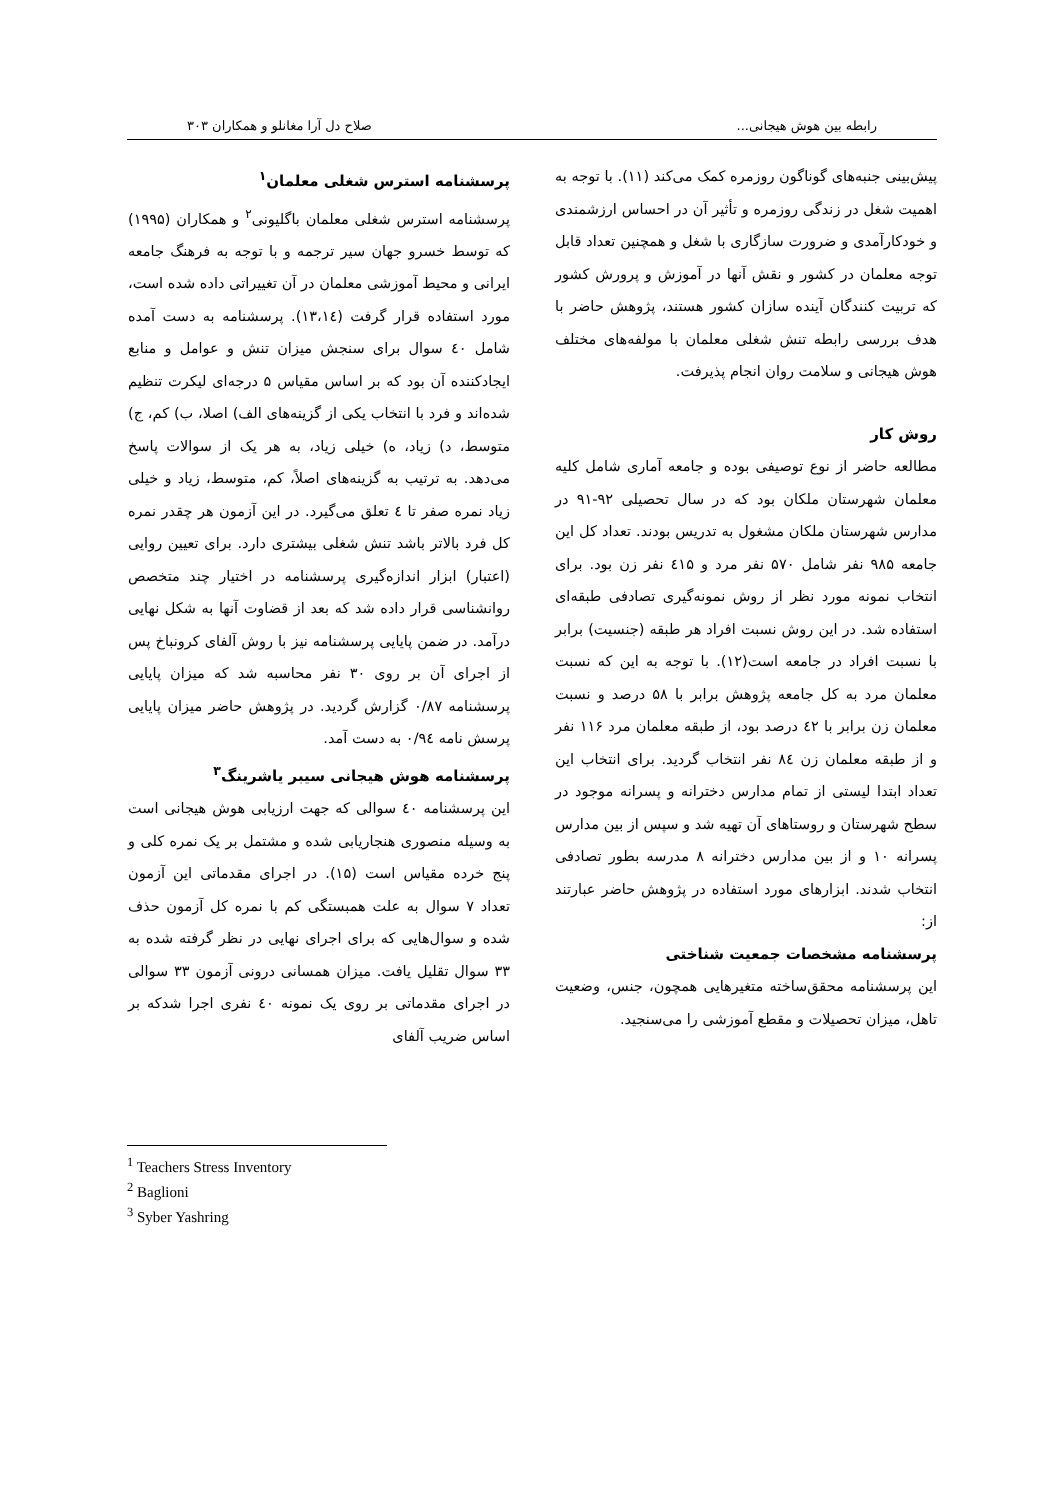رابطه بین هوش هیجانی... صلاح دل آرا مغانلو و همکاران ۳۰۳
پیش‌بینی جنبه‌های گوناگون روزمره کمک می‌کند (۱۱). با توجه به اهمیت شغل در زندگی روزمره و تأثیر آن در احساس ارزشمندی و خودکارآمدی و ضرورت سازگاری با شغل و همچنین تعداد قابل توجه معلمان در کشور و نقش آنها در آموزش و پرورش کشور که تربیت کنندگان آینده سازان کشور هستند، پژوهش حاضر با هدف بررسی رابطه تنش شغلی معلمان با مولفه‌های مختلف هوش هیجانی و سلامت روان انجام پذیرفت.
روش کار
مطالعه حاضر از نوع توصیفی بوده و جامعه آماری شامل کلیه معلمان شهرستان ملکان بود که در سال تحصیلی ۹۲-۹۱ در مدارس شهرستان ملکان مشغول به تدریس بودند. تعداد کل این جامعه ۹۸۵ نفر شامل ۵۷۰ نفر مرد و ٤۱۵ نفر زن بود. برای انتخاب نمونه مورد نظر از روش نمونه‌گیری تصادفی طبقه‌ای استفاده شد. در این روش نسبت افراد هر طبقه (جنسیت) برابر با نسبت افراد در جامعه است(۱۲). با توجه به این که نسبت معلمان مرد به کل جامعه پژوهش برابر با ۵۸ درصد و نسبت معلمان زن برابر با ٤۲ درصد بود، از طبقه معلمان مرد ۱۱۶ نفر و از طبقه معلمان زن ۸٤ نفر انتخاب گردید. برای انتخاب این تعداد ابتدا لیستی از تمام مدارس دخترانه و پسرانه موجود در سطح شهرستان و روستاهای آن تهیه شد و سپس از بین مدارس پسرانه ۱۰ و از بین مدارس دخترانه ۸ مدرسه بطور تصادفی انتخاب شدند. ابزارهای مورد استفاده در پژوهش حاضر عبارتند از:
پرسشنامه مشخصات جمعیت شناختی
این پرسشنامه محقق‌ساخته متغیرهایی همچون، جنس، وضعیت تاهل، میزان تحصیلات و مقطع آموزشی را می‌سنجید.
پرسشنامه استرس شغلی معلمان<sup>۱</sup>
پرسشنامه استرس شغلی معلمان باگلیونی<sup>۲</sup> و همکاران (۱۹۹۵) که توسط خسرو جهان سیر ترجمه و با توجه به فرهنگ جامعه ایرانی و محیط آموزشی معلمان در آن تغییراتی داده شده است، مورد استفاده قرار گرفت (۱۳،۱٤). پرسشنامه به دست آمده شامل ٤۰ سوال برای سنجش میزان تنش و عوامل و منابع ایجادکننده آن بود که بر اساس مقیاس ۵ درجه‌ای لیکرت تنظیم شده‌اند و فرد با انتخاب یکی از گزینه‌های الف) اصلا، ب) کم، ج) متوسط، د) زیاد، ه) خیلی زیاد، به هر یک از سوالات پاسخ می‌دهد. به ترتیب به گزینه‌های اصلاً، کم، متوسط، زیاد و خیلی زیاد نمره صفر تا ٤ تعلق می‌گیرد. در این آزمون هر چقدر نمره کل فرد بالاتر باشد تنش شغلی بیشتری دارد. برای تعیین روایی (اعتبار) ابزار اندازه‌گیری پرسشنامه در اختیار چند متخصص روانشناسی قرار داده شد که بعد از قضاوت آنها به شکل نهایی درآمد. در ضمن پایایی پرسشنامه نیز با روش آلفای کرونباخ پس از اجرای آن بر روی ۳۰ نفر محاسبه شد که میزان پایایی پرسشنامه ۰/۸۷ گزارش گردید. در پژوهش حاضر میزان پایایی پرسش نامه ۰/۹٤ به دست آمد.
پرسشنامه هوش هیجانی سیبر یاشرینگ<sup>۳</sup>
این پرسشنامه ٤۰ سوالی که جهت ارزیابی هوش هیجانی است به وسیله منصوری هنجاریابی شده و مشتمل بر یک نمره کلی و پنج خرده مقیاس است (۱۵). در اجرای مقدماتی این آزمون تعداد ۷ سوال به علت همبستگی کم با نمره کل آزمون حذف شده و سوال‌هایی که برای اجرای نهایی در نظر گرفته شده به ۳۳ سوال تقلیل یافت. میزان همسانی درونی آزمون ۳۳ سوالی در اجرای مقدماتی بر روی یک نمونه ٤۰ نفری اجرا شدکه بر اساس ضریب آلفای
<sup>1</sup> Teachers Stress Inventory
<sup>2</sup> Baglioni
<sup>3</sup> Syber Yashring